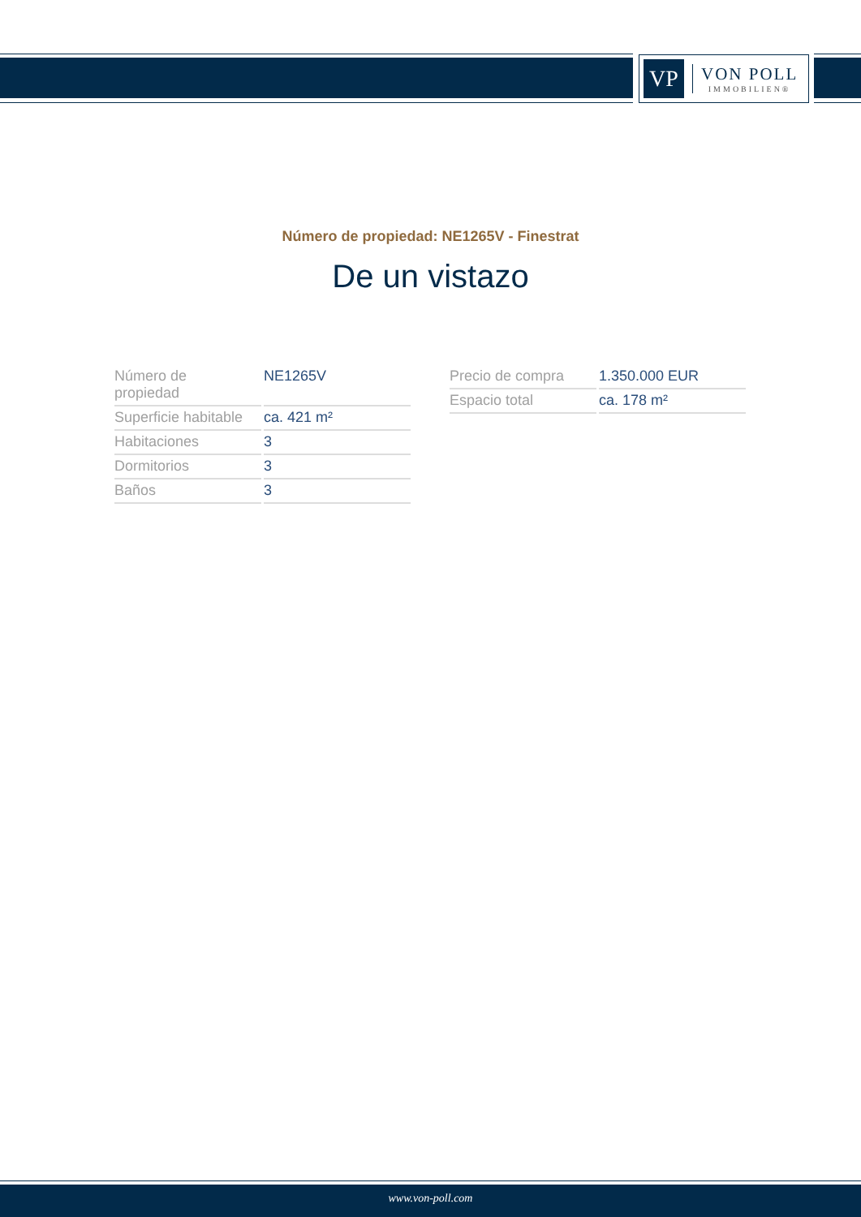VP
VON POLL
IMMOBILIEN®
Número de propiedad: NE1265V - Finestrat
De un vistazo
| Número de propiedad | NE1265V |
| Superficie habitable | ca. 421 m² |
| Habitaciones | 3 |
| Dormitorios | 3 |
| Baños | 3 |
| Precio de compra | 1.350.000 EUR |
| Espacio total | ca. 178 m² |
www.von-poll.com